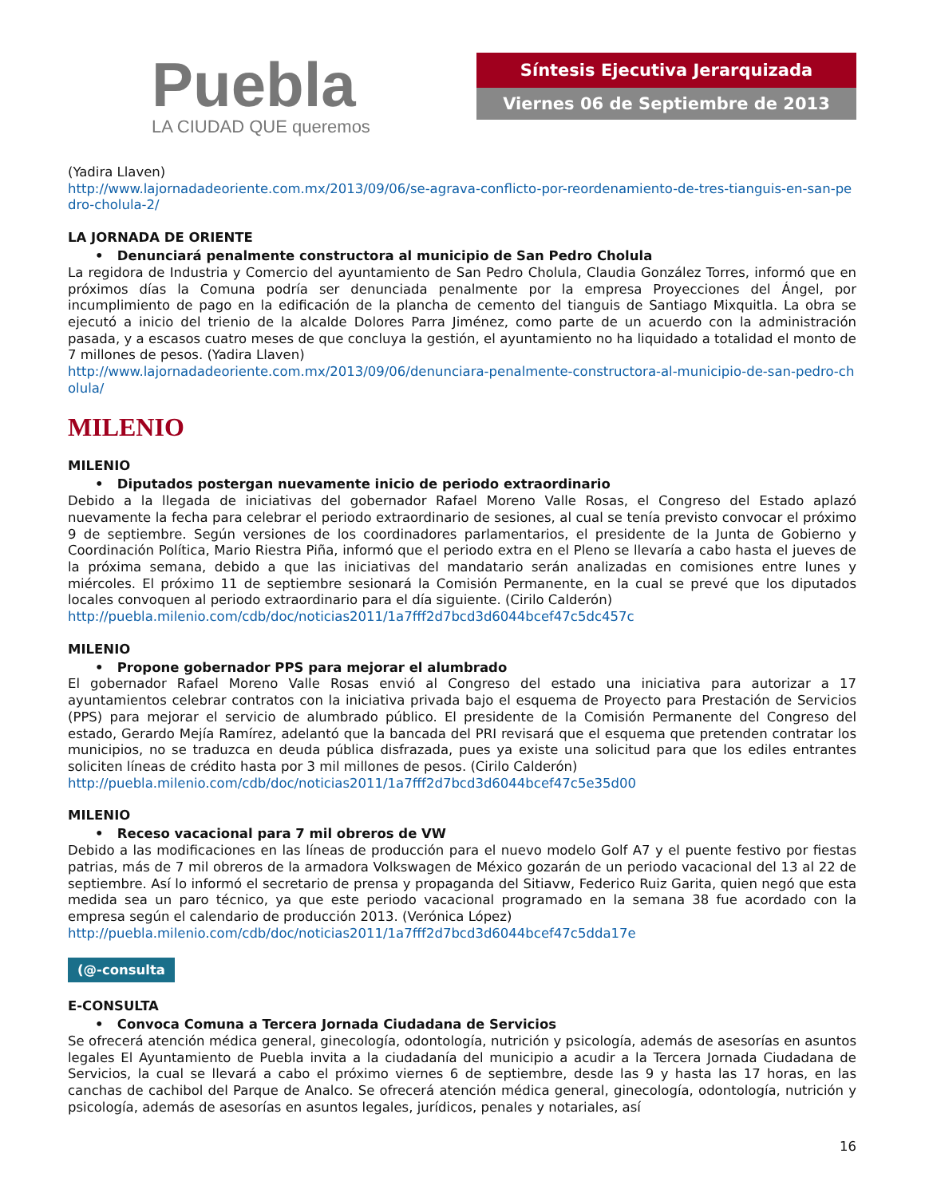Puebla
LA CIUDAD QUE queremos
Síntesis Ejecutiva Jerarquizada
Viernes 06 de Septiembre de 2013
(Yadira Llaven)
http://www.lajornadadeoriente.com.mx/2013/09/06/se-agrava-conflicto-por-reordenamiento-de-tres-tianguis-en-san-pedro-cholula-2/
LA JORNADA DE ORIENTE
• Denunciará penalmente constructora al municipio de San Pedro Cholula
La regidora de Industria y Comercio del ayuntamiento de San Pedro Cholula, Claudia González Torres, informó que en próximos días la Comuna podría ser denunciada penalmente por la empresa Proyecciones del Ángel, por incumplimiento de pago en la edificación de la plancha de cemento del tianguis de Santiago Mixquitla. La obra se ejecutó a inicio del trienio de la alcalde Dolores Parra Jiménez, como parte de un acuerdo con la administración pasada, y a escasos cuatro meses de que concluya la gestión, el ayuntamiento no ha liquidado a totalidad el monto de 7 millones de pesos. (Yadira Llaven)
http://www.lajornadadeoriente.com.mx/2013/09/06/denunciara-penalmente-constructora-al-municipio-de-san-pedro-cholula/
MILENIO
MILENIO
• Diputados postergan nuevamente inicio de periodo extraordinario
Debido a la llegada de iniciativas del gobernador Rafael Moreno Valle Rosas, el Congreso del Estado aplazó nuevamente la fecha para celebrar el periodo extraordinario de sesiones, al cual se tenía previsto convocar el próximo 9 de septiembre. Según versiones de los coordinadores parlamentarios, el presidente de la Junta de Gobierno y Coordinación Política, Mario Riestra Piña, informó que el periodo extra en el Pleno se llevaría a cabo hasta el jueves de la próxima semana, debido a que las iniciativas del mandatario serán analizadas en comisiones entre lunes y miércoles. El próximo 11 de septiembre sesionará la Comisión Permanente, en la cual se prevé que los diputados locales convoquen al periodo extraordinario para el día siguiente. (Cirilo Calderón)
http://puebla.milenio.com/cdb/doc/noticias2011/1a7fff2d7bcd3d6044bcef47c5dc457c
MILENIO
• Propone gobernador PPS para mejorar el alumbrado
El gobernador Rafael Moreno Valle Rosas envió al Congreso del estado una iniciativa para autorizar a 17 ayuntamientos celebrar contratos con la iniciativa privada bajo el esquema de Proyecto para Prestación de Servicios (PPS) para mejorar el servicio de alumbrado público. El presidente de la Comisión Permanente del Congreso del estado, Gerardo Mejía Ramírez, adelantó que la bancada del PRI revisará que el esquema que pretenden contratar los municipios, no se traduzca en deuda pública disfrazada, pues ya existe una solicitud para que los ediles entrantes soliciten líneas de crédito hasta por 3 mil millones de pesos. (Cirilo Calderón)
http://puebla.milenio.com/cdb/doc/noticias2011/1a7fff2d7bcd3d6044bcef47c5e35d00
MILENIO
• Receso vacacional para 7 mil obreros de VW
Debido a las modificaciones en las líneas de producción para el nuevo modelo Golf A7 y el puente festivo por fiestas patrias, más de 7 mil obreros de la armadora Volkswagen de México gozarán de un periodo vacacional del 13 al 22 de septiembre. Así lo informó el secretario de prensa y propaganda del Sitiavw, Federico Ruiz Garita, quien negó que esta medida sea un paro técnico, ya que este periodo vacacional programado en la semana 38 fue acordado con la empresa según el calendario de producción 2013. (Verónica López)
http://puebla.milenio.com/cdb/doc/noticias2011/1a7fff2d7bcd3d6044bcef47c5dda17e
(@-consulta
E-CONSULTA
• Convoca Comuna a Tercera Jornada Ciudadana de Servicios
Se ofrecerá atención médica general, ginecología, odontología, nutrición y psicología, además de asesorías en asuntos legales El Ayuntamiento de Puebla invita a la ciudadanía del municipio a acudir a la Tercera Jornada Ciudadana de Servicios, la cual se llevará a cabo el próximo viernes 6 de septiembre, desde las 9 y hasta las 17 horas, en las canchas de cachibol del Parque de Analco. Se ofrecerá atención médica general, ginecología, odontología, nutrición y psicología, además de asesorías en asuntos legales, jurídicos, penales y notariales, así
16